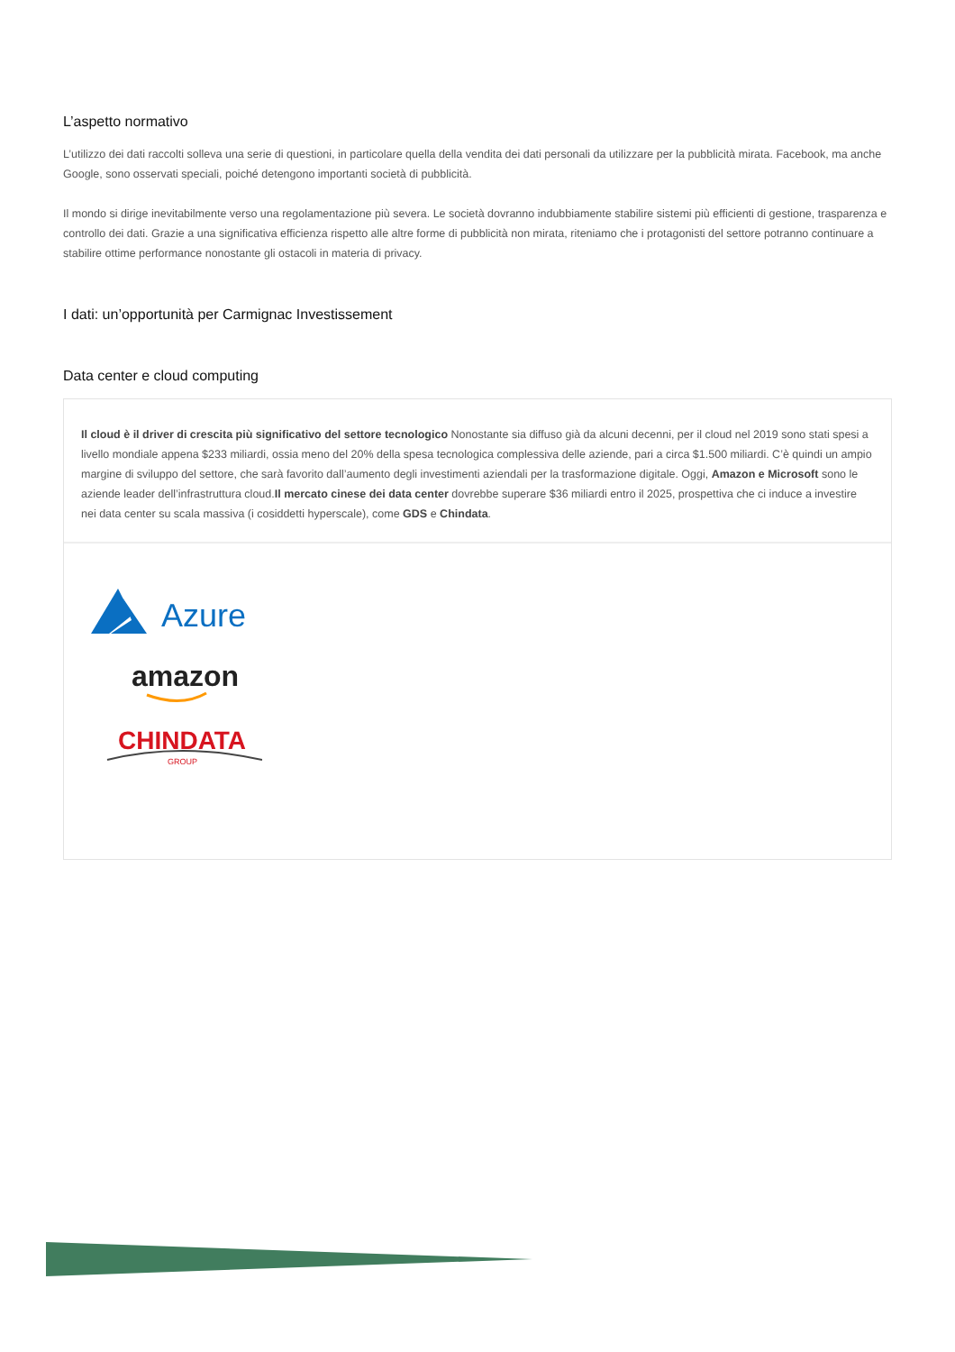L’aspetto normativo
L’utilizzo dei dati raccolti solleva una serie di questioni, in particolare quella della vendita dei dati personali da utilizzare per la pubblicità mirata. Facebook, ma anche Google, sono osservati speciali, poiché detengono importanti società di pubblicità.
Il mondo si dirige inevitabilmente verso una regolamentazione più severa. Le società dovranno indubbiamente stabilire sistemi più efficienti di gestione, trasparenza e controllo dei dati. Grazie a una significativa efficienza rispetto alle altre forme di pubblicità non mirata, riteniamo che i protagonisti del settore potranno continuare a stabilire ottime performance nonostante gli ostacoli in materia di privacy.
I dati: un’opportunità per Carmignac Investissement
Data center e cloud computing
Il cloud è il driver di crescita più significativo del settore tecnologico Nonostante sia diffuso già da alcuni decenni, per il cloud nel 2019 sono stati spesi a livello mondiale appena $233 miliardi, ossia meno del 20% della spesa tecnologica complessiva delle aziende, pari a circa $1.500 miliardi. C’è quindi un ampio margine di sviluppo del settore, che sarà favorito dall’aumento degli investimenti aziendali per la trasformazione digitale. Oggi, Amazon e Microsoft sono le aziende leader dell’infrastruttura cloud.Il mercato cinese dei data center dovrebbe superare $36 miliardi entro il 2025, prospettiva che ci induce a investire nei data center su scala massiva (i cosiddetti hyperscale), come GDS e Chindata.
Azure
amazon
CHINDATA
GROUP